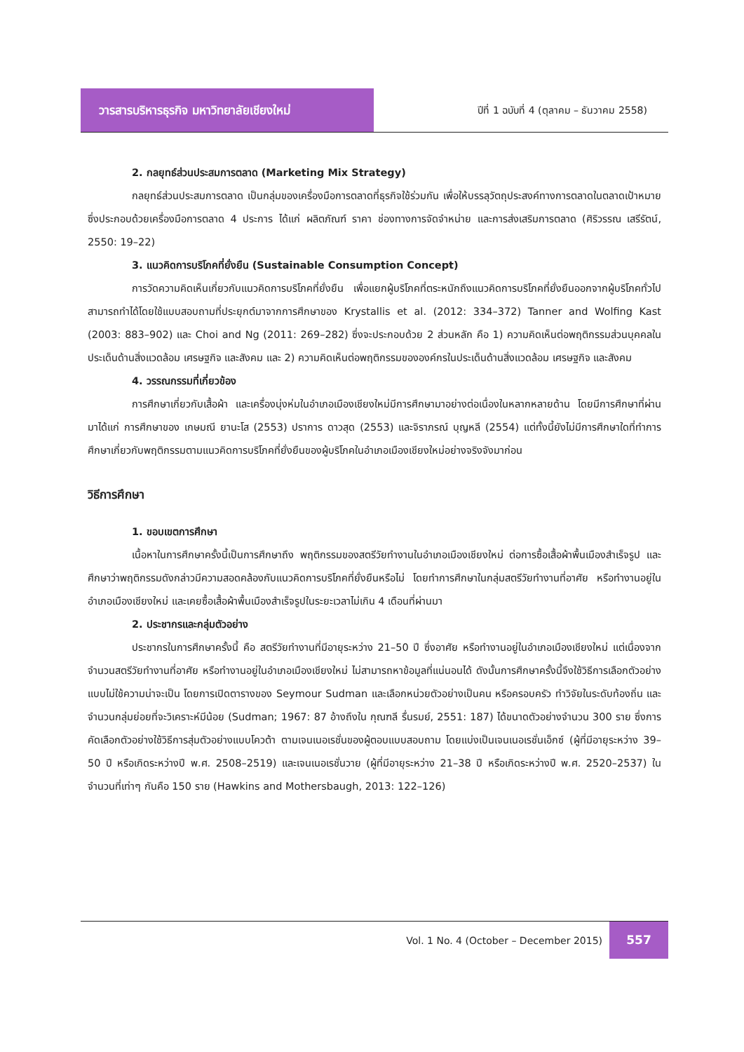วารสารบริหารธุรกิจ มหาวิทยาลัยเชียงใหม่
ปีที่ 1 ฉบับที่ 4 (ตุลาคม – ธันวาคม 2558)
2. กลยุทธ์ส่วนประสมการตลาด (Marketing Mix Strategy)
กลยุทธ์ส่วนประสมการตลาด เป็นกลุ่มของเครื่องมือการตลาดที่ธุรกิจใช้ร่วมกัน เพื่อให้บรรลุวัตถุประสงค์ทางการตลาดในตลาดเป้าหมาย ซึ่งประกอบด้วยเครื่องมือการตลาด 4 ประการ ได้แก่ ผลิตภัณฑ์ ราคา ช่องทางการจัดจำหน่าย และการส่งเสริมการตลาด (ศิริวรรณ เสรีรัตน์, 2550: 19–22)
3. แนวคิดการบริโภคที่ยั่งยืน (Sustainable Consumption Concept)
การวัดความคิดเห็นเกี่ยวกับแนวคิดการบริโภคที่ยั่งยืน เพื่อแยกผู้บริโภคที่ตระหนักถึงแนวคิดการบริโภคที่ยั่งยืนออกจากผู้บริโภคทั่วไป สามารถทำได้โดยใช้แบบสอบถามที่ประยุกต์มาจากการศึกษาของ Krystallis et al. (2012: 334–372) Tanner and Wolfing Kast (2003: 883–902) และ Choi and Ng (2011: 269–282) ซึ่งจะประกอบด้วย 2 ส่วนหลัก คือ 1) ความคิดเห็นต่อพฤติกรรมส่วนบุคคลในประเด็นด้านสิ่งแวดล้อม เศรษฐกิจ และสังคม และ 2) ความคิดเห็นต่อพฤติกรรมขององค์กรในประเด็นด้านสิ่งแวดล้อม เศรษฐกิจ และสังคม
4. วรรณกรรมที่เกี่ยวข้อง
การศึกษาเกี่ยวกับเสื้อผ้า และเครื่องนุ่งห่มในอำเภอเมืองเชียงใหม่มีการศึกษามาอย่างต่อเนื่องในหลากหลายด้าน โดยมีการศึกษาที่ผ่านมาได้แก่ การศึกษาของ เกษมณี ยานะโส (2553) ปราการ ดาวสุด (2553) และจิราภรณ์ บุญหลี (2554) แต่ทั้งนี้ยังไม่มีการศึกษาใดที่ทำการศึกษาเกี่ยวกับพฤติกรรมตามแนวคิดการบริโภคที่ยั่งยืนของผู้บริโภคในอำเภอเมืองเชียงใหม่อย่างจริงจังมาก่อน
วิธีการศึกษา
1. ขอบเขตการศึกษา
เนื้อหาในการศึกษาครั้งนี้เป็นการศึกษาถึง พฤติกรรมของสตรีวัยทำงานในอำเภอเมืองเชียงใหม่ ต่อการซื้อเสื้อผ้าพื้นเมืองสำเร็จรูป และศึกษาว่าพฤติกรรมดังกล่าวมีความสอดคล้องกับแนวคิดการบริโภคที่ยั่งยืนหรือไม่ โดยทำการศึกษาในกลุ่มสตรีวัยทำงานที่อาศัย หรือทำงานอยู่ในอำเภอเมืองเชียงใหม่ และเคยซื้อเสื้อผ้าพื้นเมืองสำเร็จรูปในระยะเวลาไม่เกิน 4 เดือนที่ผ่านมา
2. ประชากรและกลุ่มตัวอย่าง
ประชากรในการศึกษาครั้งนี้ คือ สตรีวัยทำงานที่มีอายุระหว่าง 21–50 ปี ซึ่งอาศัย หรือทำงานอยู่ในอำเภอเมืองเชียงใหม่ แต่เนื่องจากจำนวนสตรีวัยทำงานที่อาศัย หรือทำงานอยู่ในอำเภอเมืองเชียงใหม่ ไม่สามารถหาข้อมูลที่แน่นอนได้ ดังนั้นการศึกษาครั้งนี้จึงใช้วิธีการเลือกตัวอย่างแบบไม่ใช้ความน่าจะเป็น โดยการเปิดตารางของ Seymour Sudman และเลือกหน่วยตัวอย่างเป็นคน หรือครอบครัว ทำวิจัยในระดับท้องถิ่น และจำนวนกลุ่มย่อยที่จะวิเคราะห์มีน้อย (Sudman; 1967: 87 อ้างถึงใน กุณฑลี รื่นรมย์, 2551: 187) ได้ขนาดตัวอย่างจำนวน 300 ราย ซึ่งการคัดเลือกตัวอย่างใช้วิธีการสุ่มตัวอย่างแบบโควต้า ตามเจนเนอเรชั่นของผู้ตอบแบบสอบถาม โดยแบ่งเป็นเจนเนอเรชั่นเอ็กซ์ (ผู้ที่มีอายุระหว่าง 39–50 ปี หรือเกิดระหว่างปี พ.ศ. 2508–2519) และเจนเนอเรชั่นวาย (ผู้ที่มีอายุระหว่าง 21–38 ปี หรือเกิดระหว่างปี พ.ศ. 2520–2537) ในจำนวนที่เท่าๆ กันคือ 150 ราย (Hawkins and Mothersbaugh, 2013: 122–126)
Vol. 1 No. 4 (October – December 2015) 557